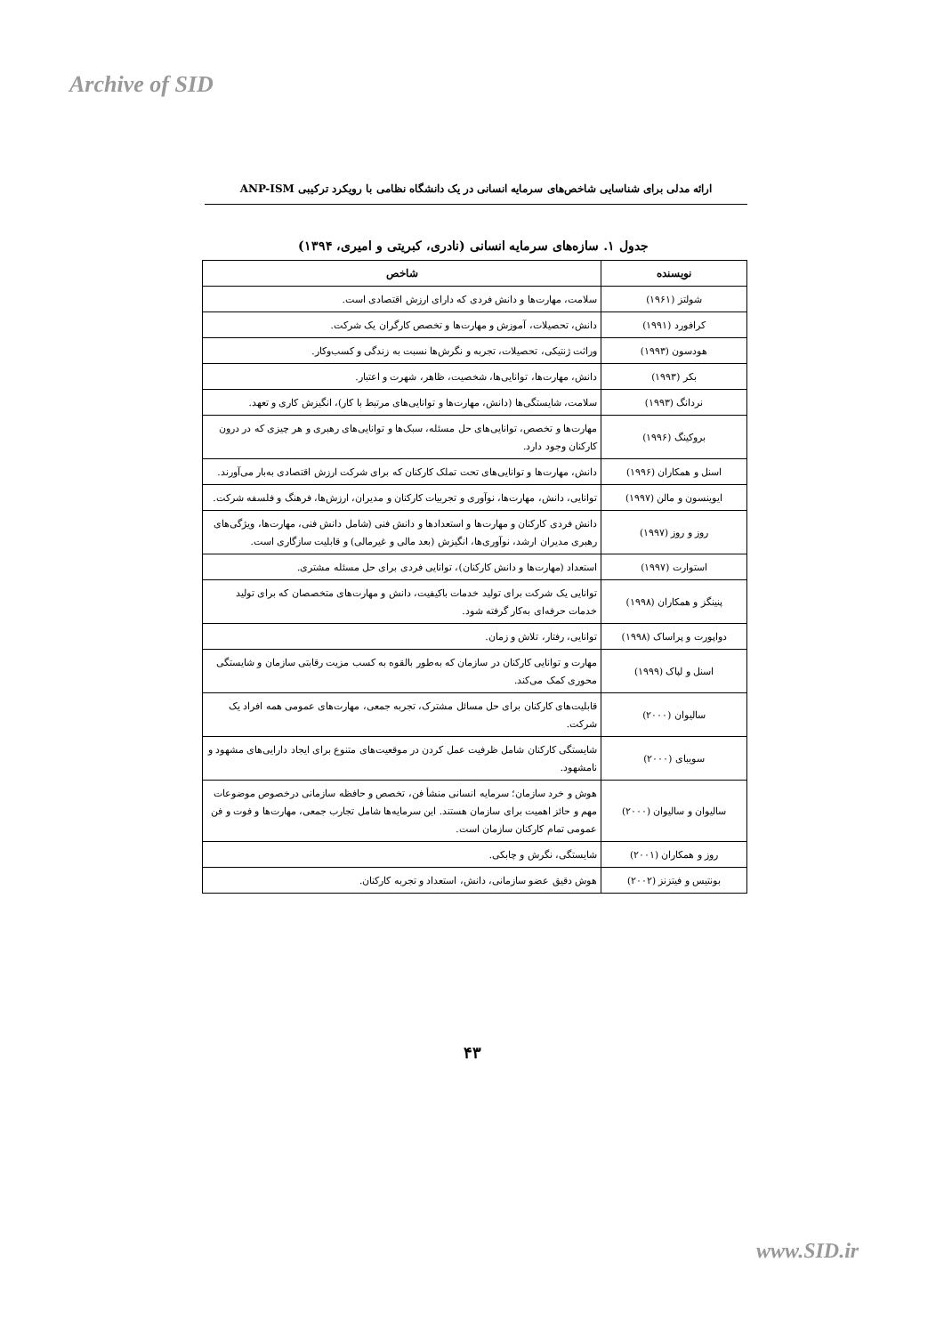Archive of SID
ارائه مدلی برای شناسایی شاخص‌های سرمایه انسانی در یک دانشگاه نظامی با رویکرد ترکیبی ANP-ISM
جدول ۱. سازه‌های سرمایه انسانی (نادری، کبریتی و امیری، ۱۳۹۴)
| نویسنده | شاخص |
| --- | --- |
| شولتز (۱۹۶۱) | سلامت، مهارت‌ها و دانش فردی که دارای ارزش اقتصادی است. |
| کرافورد (۱۹۹۱) | دانش، تحصیلات، آموزش و مهارت‌ها و تخصص کارگران یک شرکت. |
| هودسون (۱۹۹۳) | وراثت ژنتیکی، تحصیلات، تجربه و نگرش‌ها نسبت به زندگی و کسب‌وکار. |
| بکر (۱۹۹۳) | دانش، مهارت‌ها، توانایی‌ها، شخصیت، ظاهر، شهرت و اعتبار. |
| نردانگ (۱۹۹۳) | سلامت، شایستگی‌ها (دانش، مهارت‌ها و توانایی‌های مرتبط با کار)، انگیزش کاری و تعهد. |
| بروکینگ (۱۹۹۶) | مهارت‌ها و تخصص، توانایی‌های حل مسئله، سبک‌ها و توانایی‌های رهبری و هر چیزی که در درون کارکنان وجود دارد. |
| اسنل و همکاران (۱۹۹۶) | دانش، مهارت‌ها و توانایی‌های تحت تملک کارکنان که برای شرکت ارزش اقتصادی به‌بار می‌آورند. |
| ایوینسون و مالن (۱۹۹۷) | توانایی، دانش، مهارت‌ها، نوآوری و تجربیات کارکنان و مدیران، ارزش‌ها، فرهنگ و فلسفه شرکت. |
| روز و روز (۱۹۹۷) | دانش فردی کارکنان و مهارت‌ها و استعدادها و دانش فنی (شامل دانش فنی، مهارت‌ها، ویژگی‌های رهبری مدیران ارشد، نوآوری‌ها، انگیزش (بعد مالی و غیرمالی) و قابلیت سازگاری است. |
| استوارت (۱۹۹۷) | استعداد (مهارت‌ها و دانش کارکنان)، توانایی فردی برای حل مسئله مشتری. |
| پنینگز و همکاران (۱۹۹۸) | توانایی یک شرکت برای تولید خدمات باکیفیت، دانش و مهارت‌های متخصصان که برای تولید خدمات حرفه‌ای به‌کار گرفته شود. |
| دواپورت و پراساک (۱۹۹۸) | توانایی، رفتار، تلاش و زمان. |
| اسنل و لپاک (۱۹۹۹) | مهارت و توانایی کارکنان در سازمان که به‌طور بالقوه به کسب مزیت رقابتی سازمان و شایستگی محوری کمک می‌کند. |
| سالیوان (۲۰۰۰) | قابلیت‌های کارکنان برای حل مسائل مشترک، تجربه جمعی، مهارت‌های عمومی همه افراد یک شرکت. |
| سویبای (۲۰۰۰) | شایستگی کارکنان شامل ظرفیت عمل کردن در موقعیت‌های متنوع برای ایجاد دارایی‌های مشهود و نامشهود. |
| سالیوان و سالیوان (۲۰۰۰) | هوش و خرد سازمان؛ سرمایه انسانی منشأ فن، تخصص و حافظه سازمانی درخصوص موضوعات مهم و حائز اهمیت برای سازمان هستند. این سرمایه‌ها شامل تجارب جمعی، مهارت‌ها و فوت و فن عمومی تمام کارکنان سازمان است. |
| روز و همکاران (۲۰۰۱) | شایستگی، نگرش و چابکی. |
| بونتیس و فیتزنز (۲۰۰۲) | هوش دقیق عضو سازمانی، دانش، استعداد و تجربه کارکنان. |
۴۳
www.SID.ir